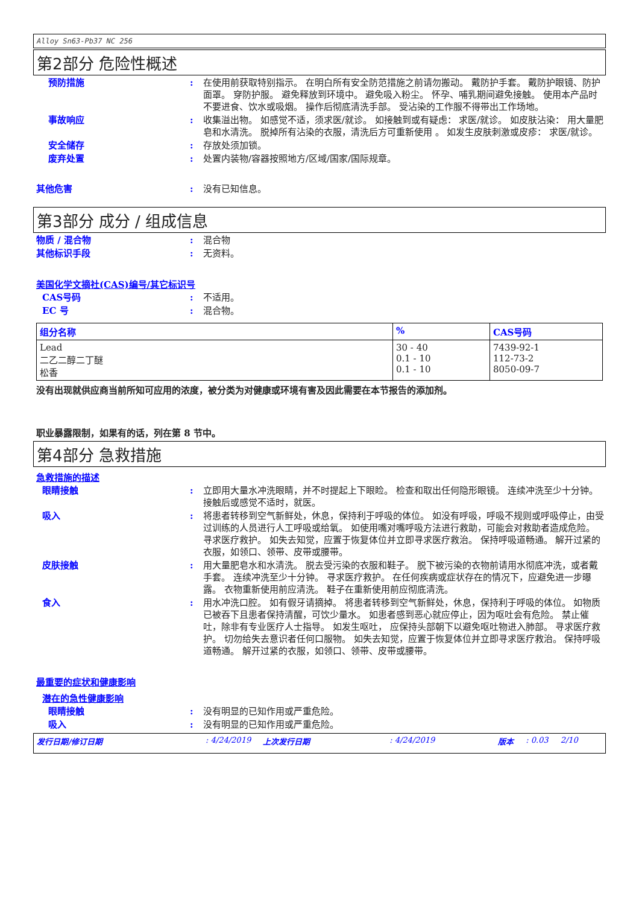Alloy Sn63-Pb37 NC 256
第2部分 危险性概述
预防措施 : 在使用前获取特别指示。 在明白所有安全防范措施之前请勿搬动。 戴防护手套。 戴防护眼镜、防护面罩。 穿防护服。 避免释放到环境中。 避免吸入粉尘。 怀孕、哺乳期间避免接触。 使用本产品时不要进食、饮水或吸烟。 操作后彻底清洗手部。 受沾染的工作服不得带出工作场地。
事故响应 : 收集溢出物。 如感觉不适，须求医/就诊。 如接触到或有疑虑： 求医/就诊。 如皮肤沾染： 用大量肥皂和水清洗。 脱掉所有沾染的衣服，清洗后方可重新使用 。 如发生皮肤刺激或皮疹： 求医/就诊。
安全储存 : 存放处须加锁。
废弃处置 : 处置内装物/容器按照地方/区域/国家/国际规章。
其他危害 : 没有已知信息。
第3部分 成分 / 组成信息
物质 / 混合物 : 混合物
其他标识手段 : 无资料。
美国化学文摘社(CAS)编号/其它标识号
CAS号码 : 不适用。
EC 号 : 混合物。
| 组分名称 | % | CAS号码 |
| --- | --- | --- |
| Lead 二乙二醇二丁醚 松香 | 30 - 40 0.1 - 10 0.1 - 10 | 7439-92-1 112-73-2 8050-09-7 |
没有出现就供应商当前所知可应用的浓度，被分类为对健康或环境有害及因此需要在本节报告的添加剂。
职业暴露限制，如果有的话，列在第 8 节中。
第4部分 急救措施
急救措施的描述
眼睛接触 : 立即用大量水冲洗眼睛，并不时提起上下眼睑。 检查和取出任何隐形眼镜。 连续冲洗至少十分钟。 接触后或感觉不适时，就医。
吸入 : 将患者转移到空气新鲜处，休息，保持利于呼吸的体位。 如没有呼吸，呼吸不规则或呼吸停止，由受过训练的人员进行人工呼吸或给氧。 如使用嘴对嘴呼吸方法进行救助，可能会对救助者造成危险。 寻求医疗救护。 如失去知觉，应置于恢复体位并立即寻求医疗救治。 保持呼吸道畅通。 解开过紧的衣服，如领口、领带、皮带或腰带。
皮肤接触 : 用大量肥皂水和水清洗。 脱去受污染的衣服和鞋子。 脱下被污染的衣物前请用水彻底冲洗，或者戴手套。 连续冲洗至少十分钟。 寻求医疗救护。 在任何疾病或症状存在的情况下，应避免进一步曝露。 衣物重新使用前应清洗。 鞋子在重新使用前应彻底清洗。
食入 : 用水冲洗口腔。 如有假牙请摘掉。 将患者转移到空气新鲜处，休息，保持利于呼吸的体位。 如物质已被吞下且患者保持清醒，可饮少量水。 如患者感到恶心就应停止，因为呕吐会有危险。 禁止催吐，除非有专业医疗人士指导。 如发生呕吐， 应保持头部朝下以避免呕吐物进入肺部。 寻求医疗救护。 切勿给失去意识者任何口服物。 如失去知觉，应置于恢复体位并立即寻求医疗救治。 保持呼吸道畅通。 解开过紧的衣服，如领口、领带、皮带或腰带。
最重要的症状和健康影响
潜在的急性健康影响
眼睛接触 : 没有明显的已知作用或严重危险。
吸入 : 没有明显的已知作用或严重危险。
发行日期/修订日期: 4/24/2019 上次发行日期: 4/24/2019 版本: 0.03 2/10